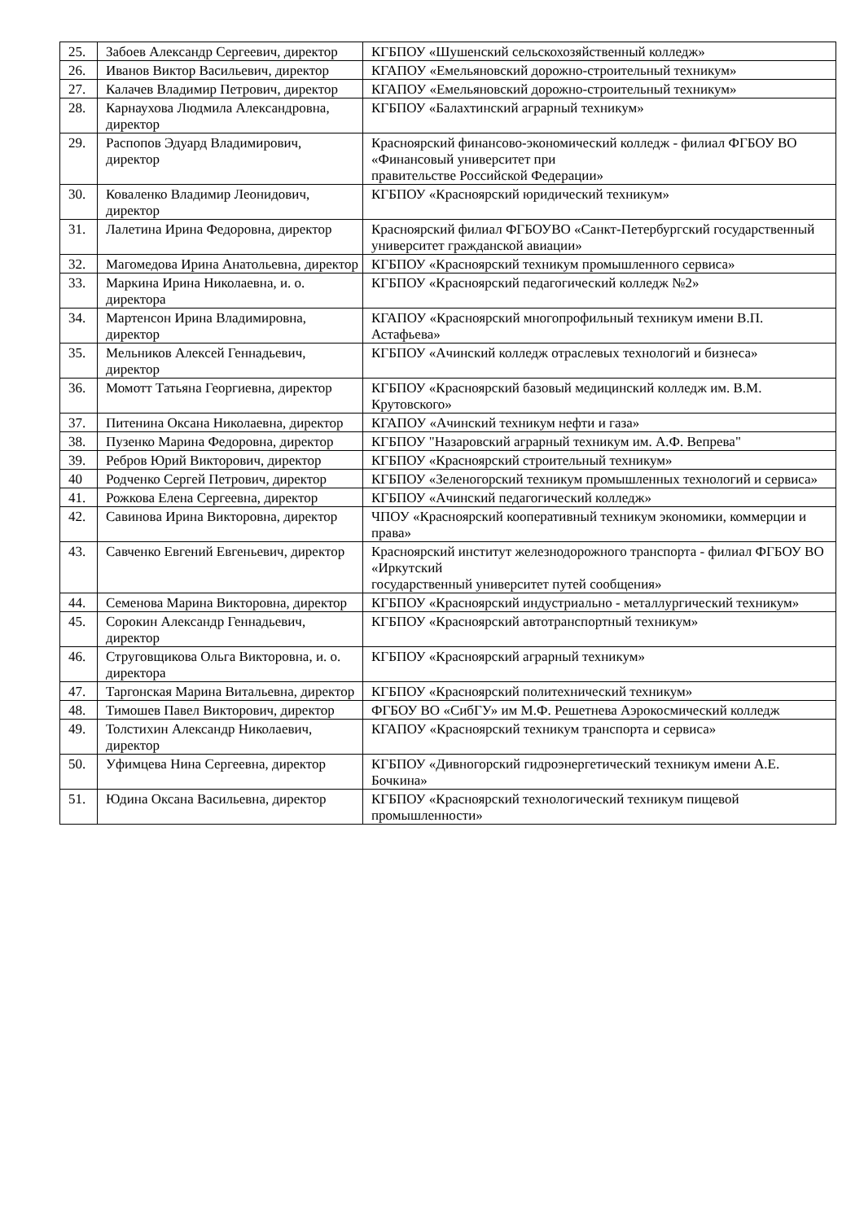| 25. | Забоев Александр Сергеевич, директор | КГБПОУ «Шушенский сельскохозяйственный колледж» |
| 26. | Иванов Виктор Васильевич, директор | КГАПОУ «Емельяновский дорожно-строительный техникум» |
| 27. | Калачев Владимир Петрович, директор | КГАПОУ «Емельяновский дорожно-строительный техникум» |
| 28. | Карнаухова Людмила Александровна, директор | КГБПОУ «Балахтинский аграрный техникум» |
| 29. | Распопов Эдуард Владимирович, директор | Красноярский финансово-экономический колледж - филиал ФГБОУ ВО «Финансовый университет при правительстве Российской Федерации» |
| 30. | Коваленко Владимир Леонидович, директор | КГБПОУ «Красноярский юридический техникум» |
| 31. | Лалетина Ирина Федоровна, директор | Красноярский филиал ФГБОУВО «Санкт-Петербургский государственный университет гражданской авиации» |
| 32. | Магомедова Ирина Анатольевна, директор | КГБПОУ «Красноярский техникум промышленного сервиса» |
| 33. | Маркина Ирина Николаевна, и. о. директора | КГБПОУ «Красноярский педагогический колледж №2» |
| 34. | Мартенсон Ирина Владимировна, директор | КГАПОУ «Красноярский многопрофильный техникум имени В.П. Астафьева» |
| 35. | Мельников Алексей Геннадьевич, директор | КГБПОУ «Ачинский колледж отраслевых технологий и бизнеса» |
| 36. | Момотт Татьяна Георгиевна, директор | КГБПОУ «Красноярский базовый медицинский колледж им. В.М. Крутовского» |
| 37. | Питенина Оксана Николаевна, директор | КГАПОУ «Ачинский техникум нефти и газа» |
| 38. | Пузенко Марина Федоровна, директор | КГБПОУ "Назаровский аграрный техникум им. А.Ф. Вепрева" |
| 39. | Ребров Юрий Викторович, директор | КГБПОУ «Красноярский строительный техникум» |
| 40 | Родченко Сергей Петрович, директор | КГБПОУ «Зеленогорский техникум промышленных технологий и сервиса» |
| 41. | Рожкова Елена Сергеевна, директор | КГБПОУ «Ачинский педагогический колледж» |
| 42. | Савинова Ирина Викторовна, директор | ЧПОУ «Красноярский кооперативный техникум экономики, коммерции и права» |
| 43. | Савченко Евгений Евгеньевич, директор | Красноярский институт железнодорожного транспорта - филиал ФГБОУ ВО «Иркутский государственный университет путей сообщения» |
| 44. | Семенова Марина Викторовна, директор | КГБПОУ «Красноярский индустриально - металлургический техникум» |
| 45. | Сорокин Александр Геннадьевич, директор | КГБПОУ «Красноярский автотранспортный техникум» |
| 46. | Струговщикова Ольга Викторовна, и. о. директора | КГБПОУ «Красноярский аграрный техникум» |
| 47. | Таргонская Марина Витальевна, директор | КГБПОУ «Красноярский политехнический техникум» |
| 48. | Тимошев Павел Викторович, директор | ФГБОУ ВО «СибГУ» им М.Ф. Решетнева Аэрокосмический колледж |
| 49. | Толстихин Александр Николаевич, директор | КГАПОУ «Красноярский техникум транспорта и сервиса» |
| 50. | Уфимцева Нина Сергеевна, директор | КГБПОУ «Дивногорский гидроэнергетический техникум имени А.Е. Бочкина» |
| 51. | Юдина Оксана Васильевна, директор | КГБПОУ «Красноярский технологический техникум пищевой промышленности» |